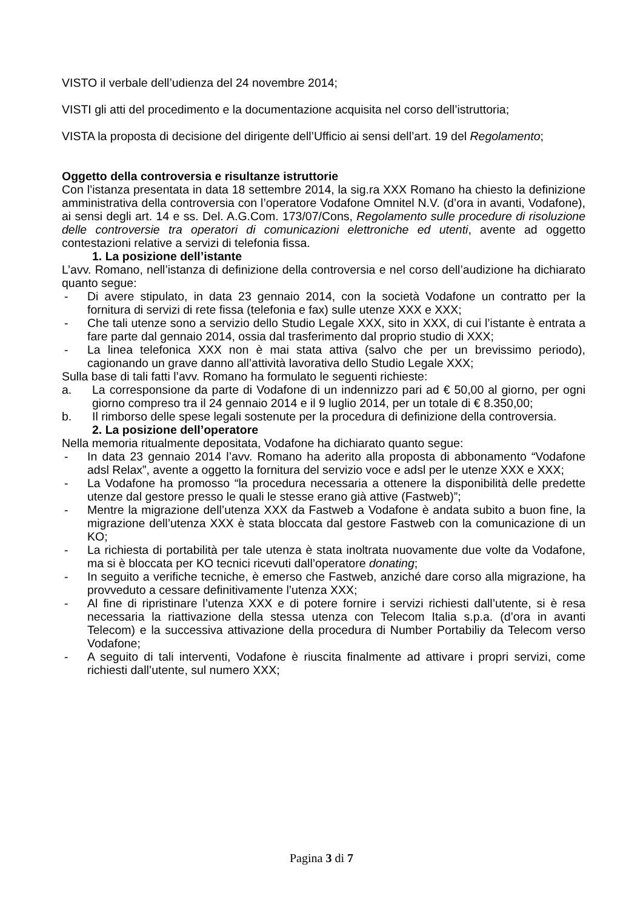VISTO il verbale dell’udienza del 24 novembre 2014;
VISTI gli atti del procedimento e la documentazione acquisita nel corso dell’istruttoria;
VISTA la proposta di decisione del dirigente dell’Ufficio ai sensi dell’art. 19 del Regolamento;
Oggetto della controversia e risultanze istruttorie
Con l’istanza presentata in data 18 settembre 2014, la sig.ra XXX Romano ha chiesto la definizione amministrativa della controversia con l’operatore Vodafone Omnitel N.V. (d’ora in avanti, Vodafone), ai sensi degli art. 14 e ss. Del. A.G.Com. 173/07/Cons, Regolamento sulle procedure di risoluzione delle controversie tra operatori di comunicazioni elettroniche ed utenti, avente ad oggetto contestazioni relative a servizi di telefonia fissa.
1. La posizione dell’istante
L’avv. Romano, nell’istanza di definizione della controversia e nel corso dell’audizione ha dichiarato quanto segue:
- Di avere stipulato, in data 23 gennaio 2014, con la società Vodafone un contratto per la fornitura di servizi di rete fissa (telefonia e fax) sulle utenze XXX e XXX;
- Che tali utenze sono a servizio dello Studio Legale XXX, sito in XXX, di cui l’istante è entrata a fare parte dal gennaio 2014, ossia dal trasferimento dal proprio studio di XXX;
- La linea telefonica XXX non è mai stata attiva (salvo che per un brevissimo periodo), cagionando un grave danno all’attività lavorativa dello Studio Legale XXX;
Sulla base di tali fatti l’avv. Romano ha formulato le seguenti richieste:
a. La corresponsione da parte di Vodafone di un indennizzo pari ad € 50,00 al giorno, per ogni giorno compreso tra il 24 gennaio 2014 e il 9 luglio 2014, per un totale di € 8.350,00;
b. Il rimborso delle spese legali sostenute per la procedura di definizione della controversia.
2. La posizione dell’operatore
Nella memoria ritualmente depositata, Vodafone ha dichiarato quanto segue:
- In data 23 gennaio 2014 l’avv. Romano ha aderito alla proposta di abbonamento “Vodafone adsl Relax”, avente a oggetto la fornitura del servizio voce e adsl per le utenze XXX e XXX;
- La Vodafone ha promosso “la procedura necessaria a ottenere la disponibilità delle predette utenze dal gestore presso le quali le stesse erano già attive (Fastweb)”;
- Mentre la migrazione dell’utenza XXX da Fastweb a Vodafone è andata subito a buon fine, la migrazione dell’utenza XXX è stata bloccata dal gestore Fastweb con la comunicazione di un KO;
- La richiesta di portabilità per tale utenza è stata inoltrata nuovamente due volte da Vodafone, ma si è bloccata per KO tecnici ricevuti dall’operatore donating;
- In seguito a verifiche tecniche, è emerso che Fastweb, anziché dare corso alla migrazione, ha provveduto a cessare definitivamente l’utenza XXX;
- Al fine di ripristinare l’utenza XXX e di potere fornire i servizi richiesti dall’utente, si è resa necessaria la riattivazione della stessa utenza con Telecom Italia s.p.a. (d’ora in avanti Telecom) e la successiva attivazione della procedura di Number Portabiliy da Telecom verso Vodafone;
- A seguito di tali interventi, Vodafone è riuscita finalmente ad attivare i propri servizi, come richiesti dall’utente, sul numero XXX;
Pagina 3 di 7